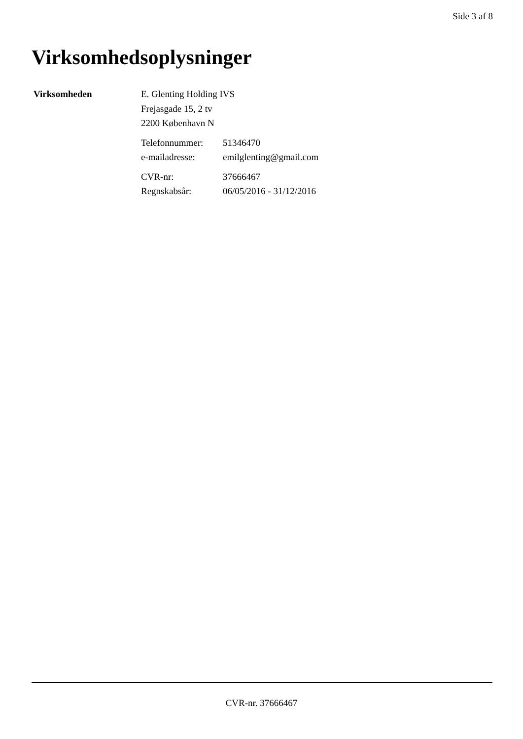Side 3 af 8
Virksomhedsoplysninger
Virksomheden E. Glenting Holding IVS
Frejasgade 15, 2 tv
2200 København N
Telefonnummer: 51346470
e-mailadresse: emilglenting@gmail.com
CVR-nr: 37666467
Regnskabsår: 06/05/2016 - 31/12/2016
CVR-nr. 37666467